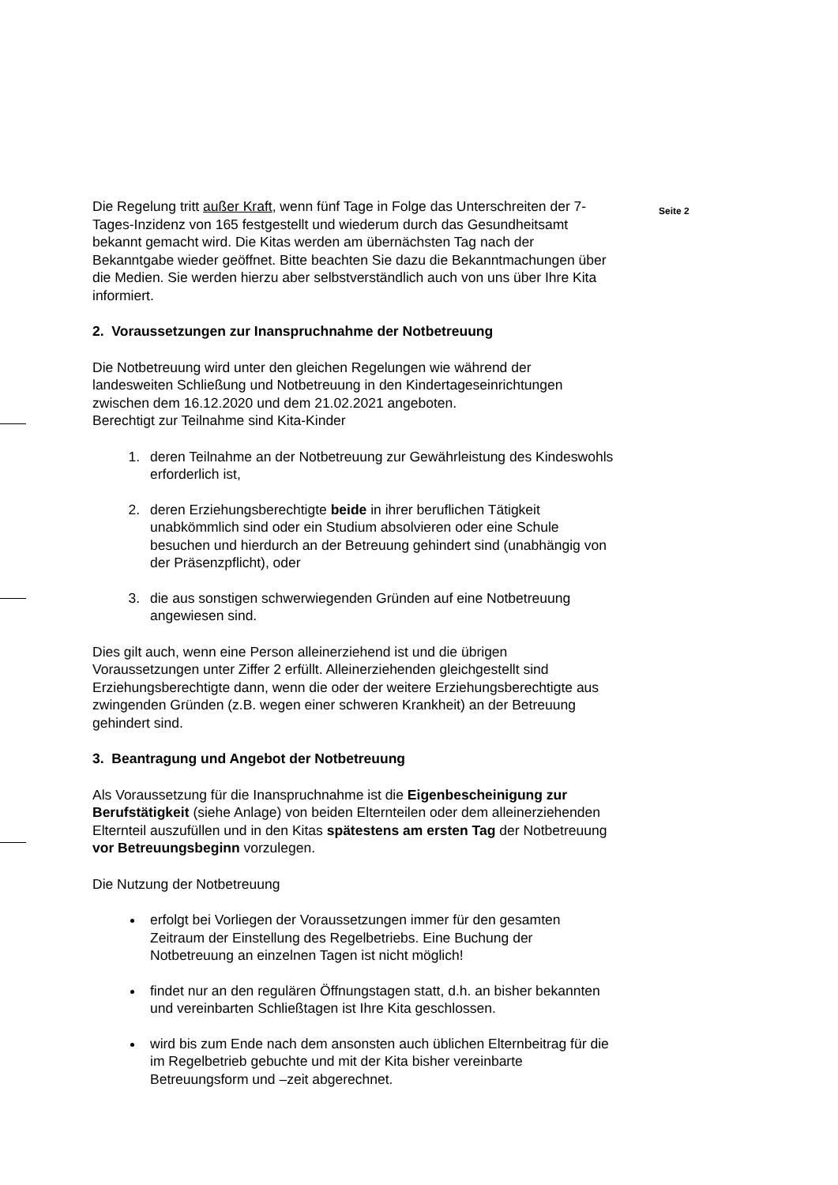Die Regelung tritt außer Kraft, wenn fünf Tage in Folge das Unterschreiten der 7-Tages-Inzidenz von 165 festgestellt und wiederum durch das Gesundheitsamt bekannt gemacht wird. Die Kitas werden am übernächsten Tag nach der Bekanntgabe wieder geöffnet. Bitte beachten Sie dazu die Bekanntmachungen über die Medien. Sie werden hierzu aber selbstverständlich auch von uns über Ihre Kita informiert.
2. Voraussetzungen zur Inanspruchnahme der Notbetreuung
Die Notbetreuung wird unter den gleichen Regelungen wie während der landesweiten Schließung und Notbetreuung in den Kindertageseinrichtungen zwischen dem 16.12.2020 und dem 21.02.2021 angeboten.
Berechtigt zur Teilnahme sind Kita-Kinder
1. deren Teilnahme an der Notbetreuung zur Gewährleistung des Kindeswohls erforderlich ist,
2. deren Erziehungsberechtigte beide in ihrer beruflichen Tätigkeit unabkömmlich sind oder ein Studium absolvieren oder eine Schule besuchen und hierdurch an der Betreuung gehindert sind (unabhängig von der Präsenzpflicht), oder
3. die aus sonstigen schwerwiegenden Gründen auf eine Notbetreuung angewiesen sind.
Dies gilt auch, wenn eine Person alleinerziehend ist und die übrigen Voraussetzungen unter Ziffer 2 erfüllt. Alleinerziehenden gleichgestellt sind Erziehungsberechtigte dann, wenn die oder der weitere Erziehungsberechtigte aus zwingenden Gründen (z.B. wegen einer schweren Krankheit) an der Betreuung gehindert sind.
3. Beantragung und Angebot der Notbetreuung
Als Voraussetzung für die Inanspruchnahme ist die Eigenbescheinigung zur Berufstätigkeit (siehe Anlage) von beiden Elternteilen oder dem alleinerziehenden Elternteil auszufüllen und in den Kitas spätestens am ersten Tag der Notbetreuung vor Betreuungsbeginn vorzulegen.
Die Nutzung der Notbetreuung
erfolgt bei Vorliegen der Voraussetzungen immer für den gesamten Zeitraum der Einstellung des Regelbetriebs. Eine Buchung der Notbetreuung an einzelnen Tagen ist nicht möglich!
findet nur an den regulären Öffnungstagen statt, d.h. an bisher bekannten und vereinbarten Schließtagen ist Ihre Kita geschlossen.
wird bis zum Ende nach dem ansonsten auch üblichen Elternbeitrag für die im Regelbetrieb gebuchte und mit der Kita bisher vereinbarte Betreuungsform und –zeit abgerechnet.
Seite 2